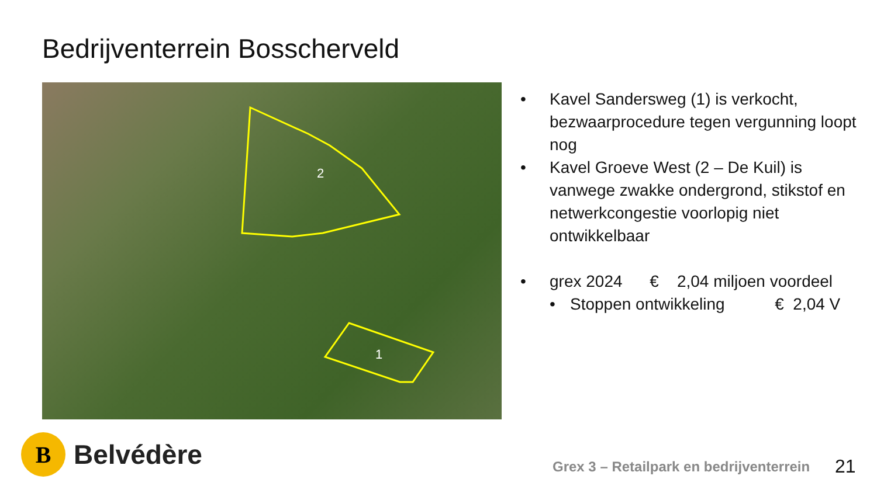Bedrijventerrein Bosscherveld
2
1
• Kavel Sandersweg (1) is verkocht, bezwaarprocedure tegen vergunning loopt nog
• Kavel Groeve West (2 – De Kuil) is vanwege zwakke ondergrond, stikstof en netwerkcongestie voorlopig niet ontwikkelbaar
• grex 2024 € 2,04 miljoen voordeel
• Stoppen ontwikkeling € 2,04 V
B
Belvédère
Grex 3 – Retailpark en bedrijventerrein
21